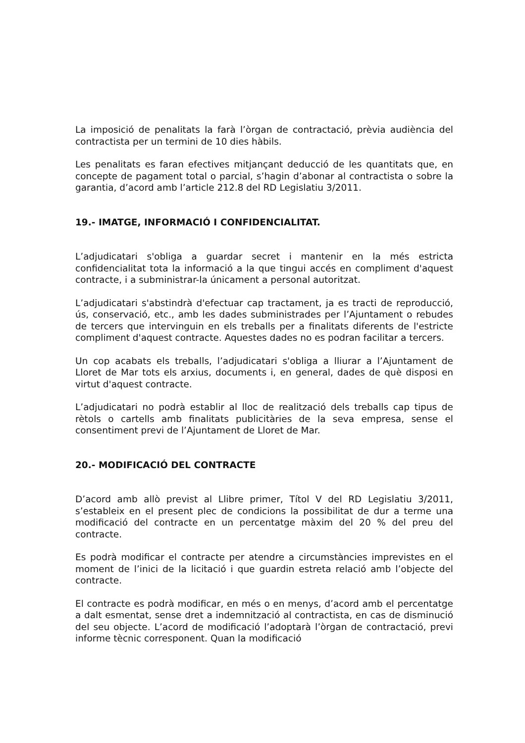La imposició de penalitats la farà l’òrgan de contractació, prèvia audiència del contractista per un termini de 10 dies hàbils.
Les penalitats es faran efectives mitjançant deducció de les quantitats que, en concepte de pagament total o parcial, s’hagin d’abonar al contractista o sobre la garantia, d’acord amb l’article 212.8 del RD Legislatiu 3/2011.
19.- IMATGE, INFORMACIÓ I CONFIDENCIALITAT.
L’adjudicatari s'obliga a guardar secret i mantenir en la més estricta confidencialitat tota la informació a la que tingui accés en compliment d'aquest contracte, i a subministrar-la únicament a personal autoritzat.
L’adjudicatari s'abstindrà d'efectuar cap tractament, ja es tracti de reproducció, ús, conservació, etc., amb les dades subministrades per l’Ajuntament o rebudes de tercers que intervinguin en els treballs per a finalitats diferents de l'estricte compliment d'aquest contracte. Aquestes dades no es podran facilitar a tercers.
Un cop acabats els treballs, l’adjudicatari s'obliga a lliurar a l’Ajuntament de Lloret de Mar tots els arxius, documents i, en general, dades de què disposi en virtut d'aquest contracte.
L’adjudicatari no podrà establir al lloc de realització dels treballs cap tipus de rètols o cartells amb finalitats publicitàries de la seva empresa, sense el consentiment previ de l’Ajuntament de Lloret de Mar.
20.- MODIFICACIÓ DEL CONTRACTE
D’acord amb allò previst al Llibre primer, Títol V del RD Legislatiu 3/2011, s’estableix en el present plec de condicions la possibilitat de dur a terme una modificació del contracte en un percentatge màxim del 20 % del preu del contracte.
Es podrà modificar el contracte per atendre a circumstàncies imprevistes en el moment de l’inici de la licitació i que guardin estreta relació amb l’objecte del contracte.
El contracte es podrà modificar, en més o en menys, d’acord amb el percentatge a dalt esmentat, sense dret a indemnització al contractista, en cas de disminució del seu objecte. L’acord de modificació l’adoptarà l’òrgan de contractació, previ informe tècnic corresponent. Quan la modificació